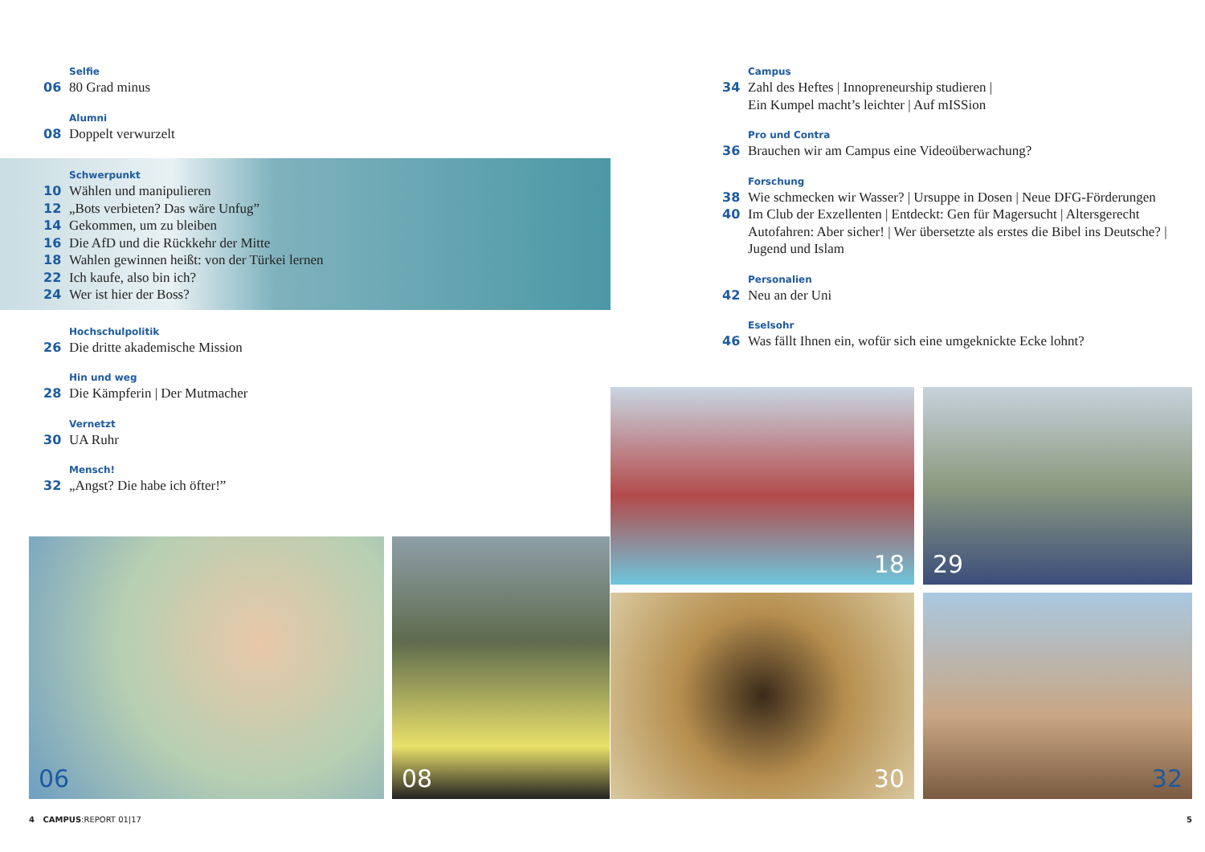Selfie
06 80 Grad minus
Alumni
08 Doppelt verwurzelt
Schwerpunkt
10 Wählen und manipulieren
12 „Bots verbieten? Das wäre Unfug”
14 Gekommen, um zu bleiben
16 Die AfD und die Rückkehr der Mitte
18 Wahlen gewinnen heißt: von der Türkei lernen
22 Ich kaufe, also bin ich?
24 Wer ist hier der Boss?
Hochschulpolitik
26 Die dritte akademische Mission
Hin und weg
28 Die Kämpferin | Der Mutmacher
Vernetzt
30 UA Ruhr
Mensch!
32 „Angst? Die habe ich öfter!”
Campus
34 Zahl des Heftes | Innopreneurship studieren |
Ein Kumpel macht’s leichter | Auf mISSion
Pro und Contra
36 Brauchen wir am Campus eine Videoüberwachung?
Forschung
38 Wie schmecken wir Wasser? | Ursuppe in Dosen | Neue DFG-Förderungen
40 Im Club der Exzellenten | Entdeckt: Gen für Magersucht | Altersgerecht Autofahren: Aber sicher! | Wer übersetzte als erstes die Bibel ins Deutsche? | Jugend und Islam
Personalien
42 Neu an der Uni
Eselsohr
46 Was fällt Ihnen ein, wofür sich eine umgeknickte Ecke lohnt?
18 29
06 08
30 32
4 CAMPUS:REPORT 01|17 5